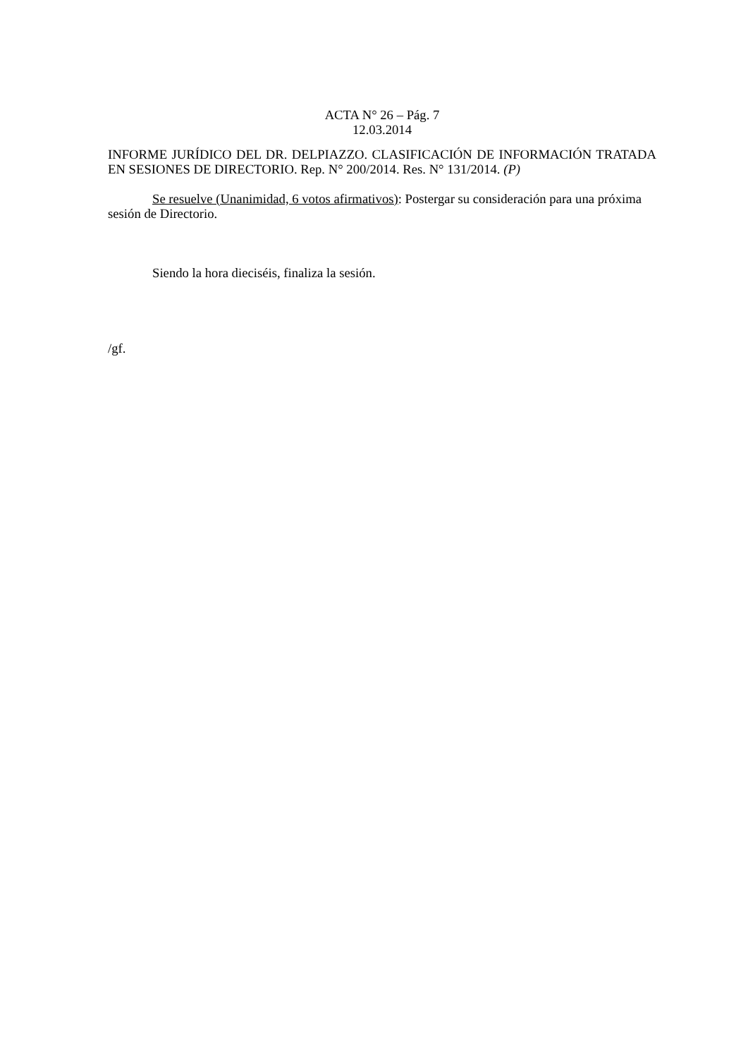ACTA N° 26 – Pág. 7
12.03.2014
INFORME JURÍDICO DEL DR. DELPIAZZO. CLASIFICACIÓN DE INFORMACIÓN TRATADA EN SESIONES DE DIRECTORIO. Rep. N° 200/2014. Res. N° 131/2014. (P)
Se resuelve (Unanimidad, 6 votos afirmativos): Postergar su consideración para una próxima sesión de Directorio.
Siendo la hora dieciséis, finaliza la sesión.
/gf.